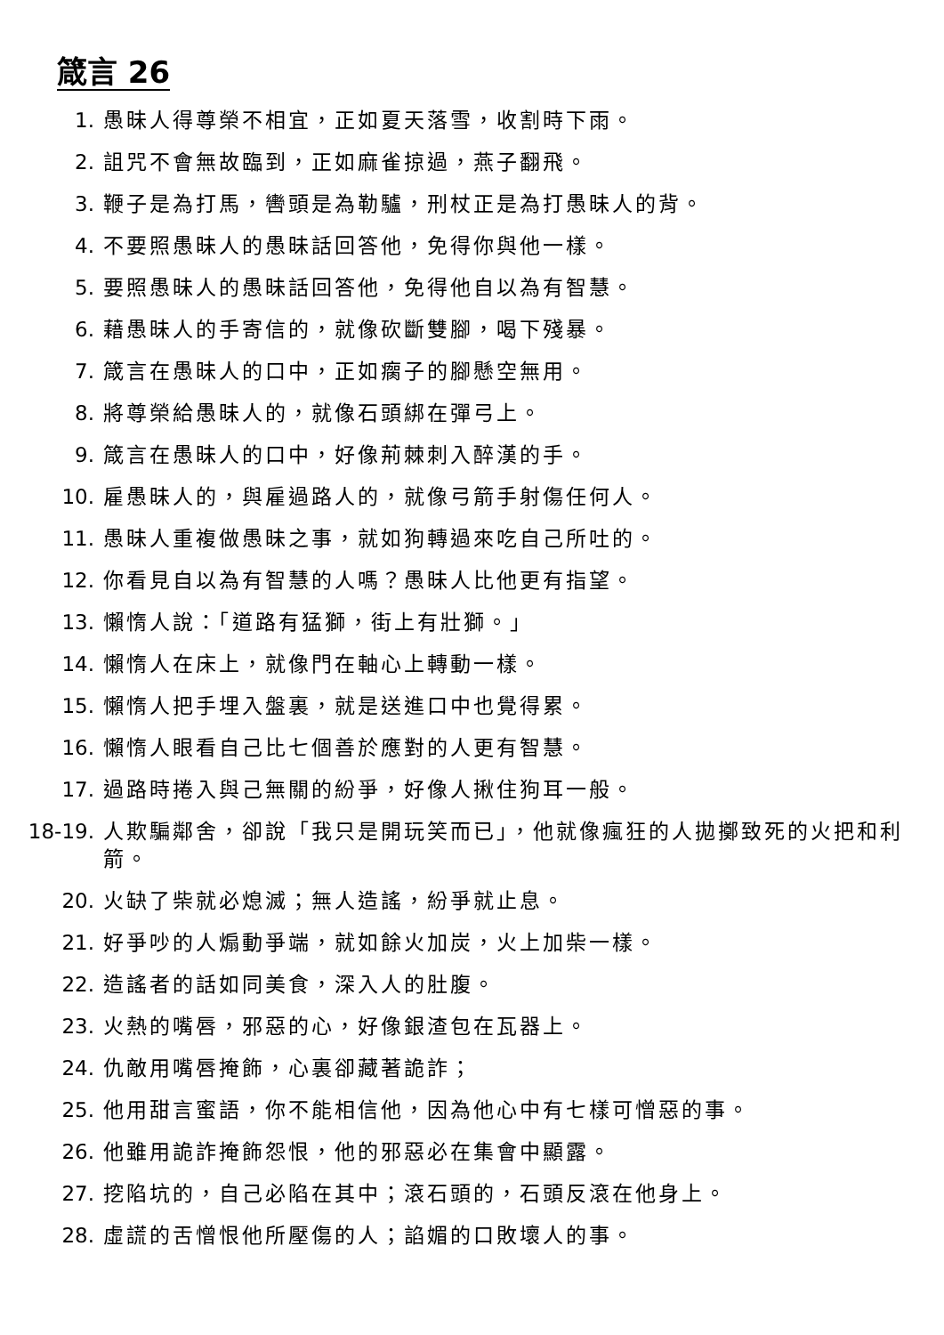箴言 26
1. 愚昧人得尊榮不相宜，正如夏天落雪，收割時下雨。
2. 詛咒不會無故臨到，正如麻雀掠過，燕子翻飛。
3. 鞭子是為打馬，轡頭是為勒驢，刑杖正是為打愚昧人的背。
4. 不要照愚昧人的愚昧話回答他，免得你與他一樣。
5. 要照愚昧人的愚昧話回答他，免得他自以為有智慧。
6. 藉愚昧人的手寄信的，就像砍斷雙腳，喝下殘暴。
7. 箴言在愚昧人的口中，正如瘸子的腳懸空無用。
8. 將尊榮給愚昧人的，就像石頭綁在彈弓上。
9. 箴言在愚昧人的口中，好像荊棘刺入醉漢的手。
10. 雇愚昧人的，與雇過路人的，就像弓箭手射傷任何人。
11. 愚昧人重複做愚昧之事，就如狗轉過來吃自己所吐的。
12. 你看見自以為有智慧的人嗎？愚昧人比他更有指望。
13. 懶惰人說：「道路有猛獅，街上有壯獅。」
14. 懶惰人在床上，就像門在軸心上轉動一樣。
15. 懶惰人把手埋入盤裏，就是送進口中也覺得累。
16. 懶惰人眼看自己比七個善於應對的人更有智慧。
17. 過路時捲入與己無關的紛爭，好像人揪住狗耳一般。
18-19. 人欺騙鄰舍，卻說「我只是開玩笑而已」，他就像瘋狂的人拋擲致死的火把和利箭。
20. 火缺了柴就必熄滅；無人造謠，紛爭就止息。
21. 好爭吵的人煽動爭端，就如餘火加炭，火上加柴一樣。
22. 造謠者的話如同美食，深入人的肚腹。
23. 火熱的嘴唇，邪惡的心，好像銀渣包在瓦器上。
24. 仇敵用嘴唇掩飾，心裏卻藏著詭詐；
25. 他用甜言蜜語，你不能相信他，因為他心中有七樣可憎惡的事。
26. 他雖用詭詐掩飾怨恨，他的邪惡必在集會中顯露。
27. 挖陷坑的，自己必陷在其中；滾石頭的，石頭反滾在他身上。
28. 虛謊的舌憎恨他所壓傷的人；諂媚的口敗壞人的事。